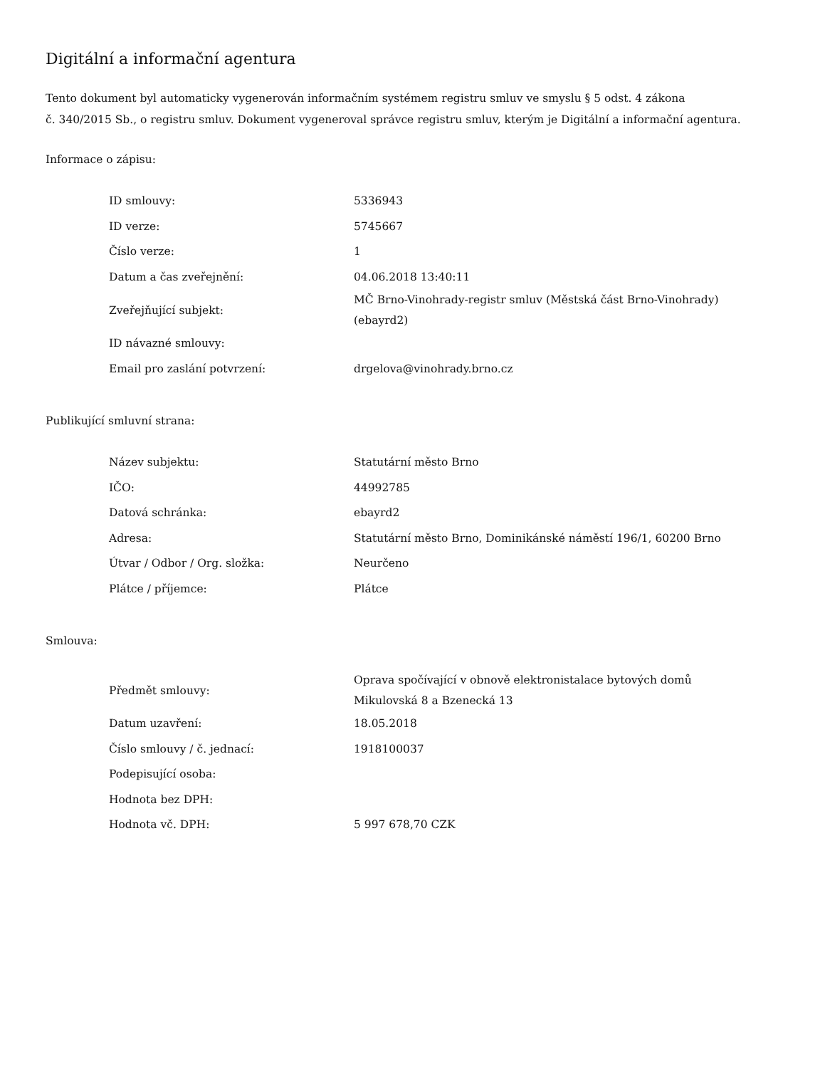Digitální a informační agentura
Tento dokument byl automaticky vygenerován informačním systémem registru smluv ve smyslu § 5 odst. 4 zákona
č. 340/2015 Sb., o registru smluv. Dokument vygeneroval správce registru smluv, kterým je Digitální a informační agentura.
Informace o zápisu:
| ID smlouvy: | 5336943 |
| ID verze: | 5745667 |
| Číslo verze: | 1 |
| Datum a čas zveřejnění: | 04.06.2018 13:40:11 |
| Zveřejňující subjekt: | MČ Brno-Vinohrady-registr smluv (Městská část Brno-Vinohrady) (ebayrd2) |
| ID návazné smlouvy: | |
| Email pro zaslání potvrzení: | drgelova@vinohrady.brno.cz |
Publikující smluvní strana:
| Název subjektu: | Statutární město Brno |
| IČO: | 44992785 |
| Datová schránka: | ebayrd2 |
| Adresa: | Statutární město Brno, Dominikánské náměstí 196/1, 60200 Brno |
| Útvar / Odbor / Org. složka: | Neurčeno |
| Plátce / příjemce: | Plátce |
Smlouva:
| Předmět smlouvy: | Oprava spočívající v obnově elektronistalace bytových domů Mikulovská 8 a Bzenecká 13 |
| Datum uzavření: | 18.05.2018 |
| Číslo smlouvy / č. jednací: | 1918100037 |
| Podepisující osoba: | |
| Hodnota bez DPH: | |
| Hodnota vč. DPH: | 5 997 678,70 CZK |